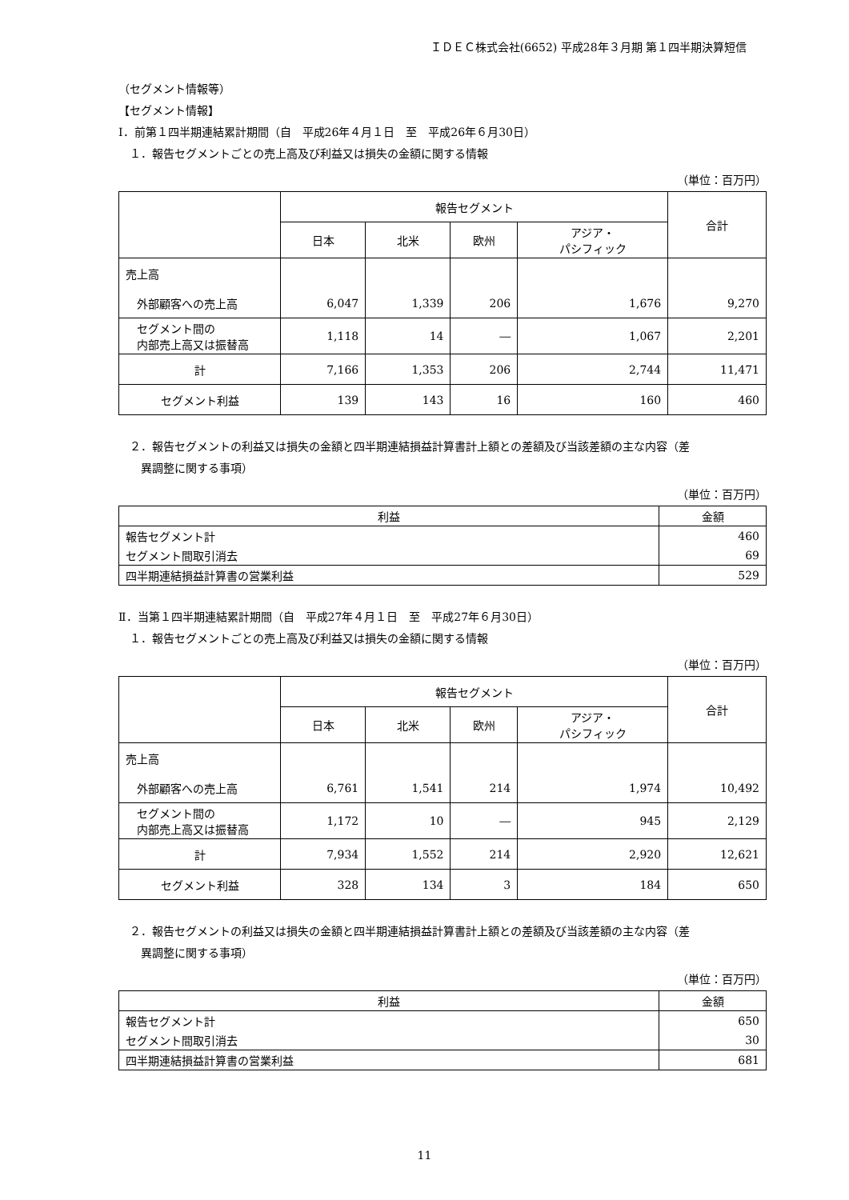ＩＤＥＣ株式会社(6652) 平成28年３月期 第１四半期決算短信
（セグメント情報等）
【セグメント情報】
Ⅰ．前第１四半期連結累計期間（自　平成26年４月１日　至　平成26年６月30日）
　１．報告セグメントごとの売上高及び利益又は損失の金額に関する情報
（単位：百万円）
| | 報告セグメント | | | | 合計 |
| --- | --- | --- | --- | --- | --- |
| | 日本 | 北米 | 欧州 | アジア・ パシフィック | |
| 売上高 | | | | | |
| 外部顧客への売上高 | 6,047 | 1,339 | 206 | 1,676 | 9,270 |
| セグメント間の 内部売上高又は振替高 | 1,118 | 14 | ― | 1,067 | 2,201 |
| 計 | 7,166 | 1,353 | 206 | 2,744 | 11,471 |
| セグメント利益 | 139 | 143 | 16 | 160 | 460 |
　２．報告セグメントの利益又は損失の金額と四半期連結損益計算書計上額との差額及び当該差額の主な内容（差
　　異調整に関する事項）
（単位：百万円）
| 利益 | 金額 |
| --- | --- |
| 報告セグメント計 | 460 |
| セグメント間取引消去 | 69 |
| 四半期連結損益計算書の営業利益 | 529 |
Ⅱ．当第１四半期連結累計期間（自　平成27年４月１日　至　平成27年６月30日）
　１．報告セグメントごとの売上高及び利益又は損失の金額に関する情報
（単位：百万円）
| | 報告セグメント | | | | 合計 |
| --- | --- | --- | --- | --- | --- |
| | 日本 | 北米 | 欧州 | アジア・ パシフィック | |
| 売上高 | | | | | |
| 外部顧客への売上高 | 6,761 | 1,541 | 214 | 1,974 | 10,492 |
| セグメント間の 内部売上高又は振替高 | 1,172 | 10 | ― | 945 | 2,129 |
| 計 | 7,934 | 1,552 | 214 | 2,920 | 12,621 |
| セグメント利益 | 328 | 134 | 3 | 184 | 650 |
　２．報告セグメントの利益又は損失の金額と四半期連結損益計算書計上額との差額及び当該差額の主な内容（差
　　異調整に関する事項）
（単位：百万円）
| 利益 | 金額 |
| --- | --- |
| 報告セグメント計 | 650 |
| セグメント間取引消去 | 30 |
| 四半期連結損益計算書の営業利益 | 681 |
11